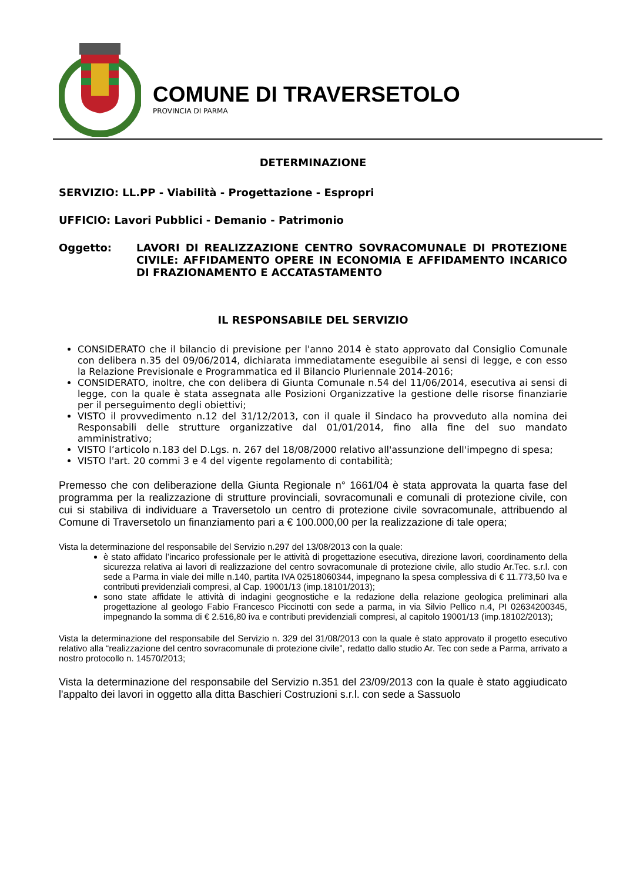COMUNE DI TRAVERSETOLO
PROVINCIA DI PARMA
DETERMINAZIONE
SERVIZIO: LL.PP - Viabilità - Progettazione - Espropri
UFFICIO: Lavori Pubblici - Demanio - Patrimonio
Oggetto: LAVORI DI REALIZZAZIONE CENTRO SOVRACOMUNALE DI PROTEZIONE CIVILE: AFFIDAMENTO OPERE IN ECONOMIA E AFFIDAMENTO INCARICO DI FRAZIONAMENTO E ACCATASTAMENTO
IL RESPONSABILE DEL SERVIZIO
CONSIDERATO che il bilancio di previsione per l'anno 2014 è stato approvato dal Consiglio Comunale con delibera n.35 del 09/06/2014, dichiarata immediatamente eseguibile ai sensi di legge, e con esso la Relazione Previsionale e Programmatica ed il Bilancio Pluriennale 2014-2016;
CONSIDERATO, inoltre, che con delibera di Giunta Comunale n.54 del 11/06/2014, esecutiva ai sensi di legge, con la quale è stata assegnata alle Posizioni Organizzative la gestione delle risorse finanziarie per il perseguimento degli obiettivi;
VISTO il provvedimento n.12 del 31/12/2013, con il quale il Sindaco ha provveduto alla nomina dei Responsabili delle strutture organizzative dal 01/01/2014, fino alla fine del suo mandato amministrativo;
VISTO l’articolo n.183 del D.Lgs. n. 267 del 18/08/2000 relativo all'assunzione dell'impegno di spesa;
VISTO l'art. 20 commi 3 e 4 del vigente regolamento di contabilità;
Premesso che con deliberazione della Giunta Regionale n° 1661/04 è stata approvata la quarta fase del programma per la realizzazione di strutture provinciali, sovracomunali e comunali di protezione civile, con cui si stabiliva di individuare a Traversetolo un centro di protezione civile sovracomunale, attribuendo al Comune di Traversetolo un finanziamento pari a € 100.000,00 per la realizzazione di tale opera;
Vista la determinazione del responsabile del Servizio n.297 del 13/08/2013 con la quale:
è stato affidato l’incarico professionale per le attività di progettazione esecutiva, direzione lavori, coordinamento della sicurezza relativa ai lavori di realizzazione del centro sovracomunale di protezione civile, allo studio Ar.Tec. s.r.l. con sede a Parma in viale dei mille n.140, partita IVA 02518060344, impegnano la spesa complessiva di € 11.773,50 Iva e contributi previdenziali compresi, al Cap. 19001/13 (imp.18101/2013);
sono state affidate le attività di indagini geognostiche e la redazione della relazione geologica preliminari alla progettazione al geologo Fabio Francesco Piccinotti con sede a parma, in via Silvio Pellico n.4, PI 02634200345, impegnando la somma di € 2.516,80 iva e contributi previdenziali compresi, al capitolo 19001/13 (imp.18102/2013);
Vista la determinazione del responsabile del Servizio n. 329 del 31/08/2013 con la quale è stato approvato il progetto esecutivo relativo alla “realizzazione del centro sovracomunale di protezione civile”, redatto dallo studio Ar. Tec con sede a Parma, arrivato a nostro protocollo n. 14570/2013;
Vista la determinazione del responsabile del Servizio n.351 del 23/09/2013 con la quale è stato aggiudicato l'appalto dei lavori in oggetto alla ditta Baschieri Costruzioni s.r.l. con sede a Sassuolo